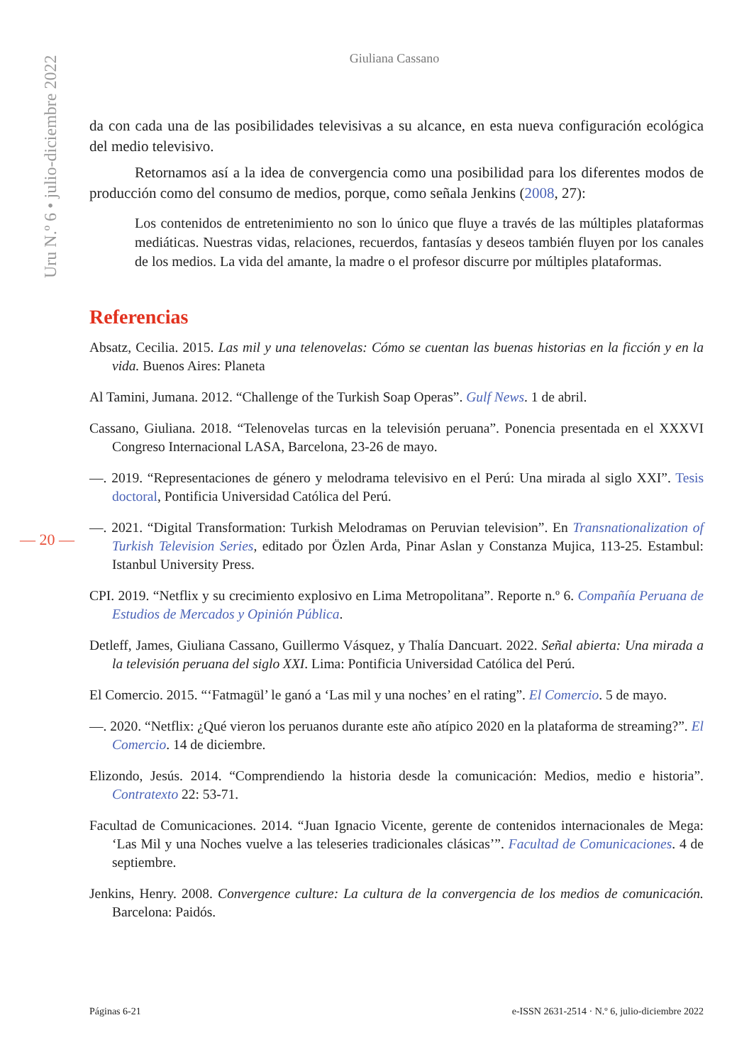Giuliana Cassano
Uru N.º 6 • julio-diciembre 2022
da con cada una de las posibilidades televisivas a su alcance, en esta nueva configuración ecológica del medio televisivo.
Retornamos así a la idea de convergencia como una posibilidad para los diferentes modos de producción como del consumo de medios, porque, como señala Jenkins (2008, 27):
Los contenidos de entretenimiento no son lo único que fluye a través de las múltiples plataformas mediáticas. Nuestras vidas, relaciones, recuerdos, fantasías y deseos también fluyen por los canales de los medios. La vida del amante, la madre o el profesor discurre por múltiples plataformas.
Referencias
Absatz, Cecilia. 2015. Las mil y una telenovelas: Cómo se cuentan las buenas historias en la ficción y en la vida. Buenos Aires: Planeta
Al Tamini, Jumana. 2012. “Challenge of the Turkish Soap Operas”. Gulf News. 1 de abril.
Cassano, Giuliana. 2018. “Telenovelas turcas en la televisión peruana”. Ponencia presentada en el XXXVI Congreso Internacional LASA, Barcelona, 23-26 de mayo.
—. 2019. “Representaciones de género y melodrama televisivo en el Perú: Una mirada al siglo XXI”. Tesis doctoral, Pontificia Universidad Católica del Perú.
—. 2021. “Digital Transformation: Turkish Melodramas on Peruvian television”. En Transnationalization of Turkish Television Series, editado por Özlen Arda, Pinar Aslan y Constanza Mujica, 113-25. Estambul: Istanbul University Press.
CPI. 2019. “Netflix y su crecimiento explosivo en Lima Metropolitana”. Reporte n.º 6. Compañía Peruana de Estudios de Mercados y Opinión Pública.
Detleff, James, Giuliana Cassano, Guillermo Vásquez, y Thalía Dancuart. 2022. Señal abierta: Una mirada a la televisión peruana del siglo XXI. Lima: Pontificia Universidad Católica del Perú.
El Comercio. 2015. “‘Fatmagül’ le ganó a ‘Las mil y una noches’ en el rating”. El Comercio. 5 de mayo.
—. 2020. “Netflix: ¿Qué vieron los peruanos durante este año atípico 2020 en la plataforma de streaming?”. El Comercio. 14 de diciembre.
Elizondo, Jesús. 2014. “Comprendiendo la historia desde la comunicación: Medios, medio e historia”. Contratexto 22: 53-71.
Facultad de Comunicaciones. 2014. “Juan Ignacio Vicente, gerente de contenidos internacionales de Mega: ‘Las Mil y una Noches vuelve a las teleseries tradicionales clásicas’”. Facultad de Comunicaciones. 4 de septiembre.
Jenkins, Henry. 2008. Convergence culture: La cultura de la convergencia de los medios de comunicación. Barcelona: Paidós.
— 20 —
Páginas 6-21 e-ISSN 2631-2514 · N.º 6, julio-diciembre 2022